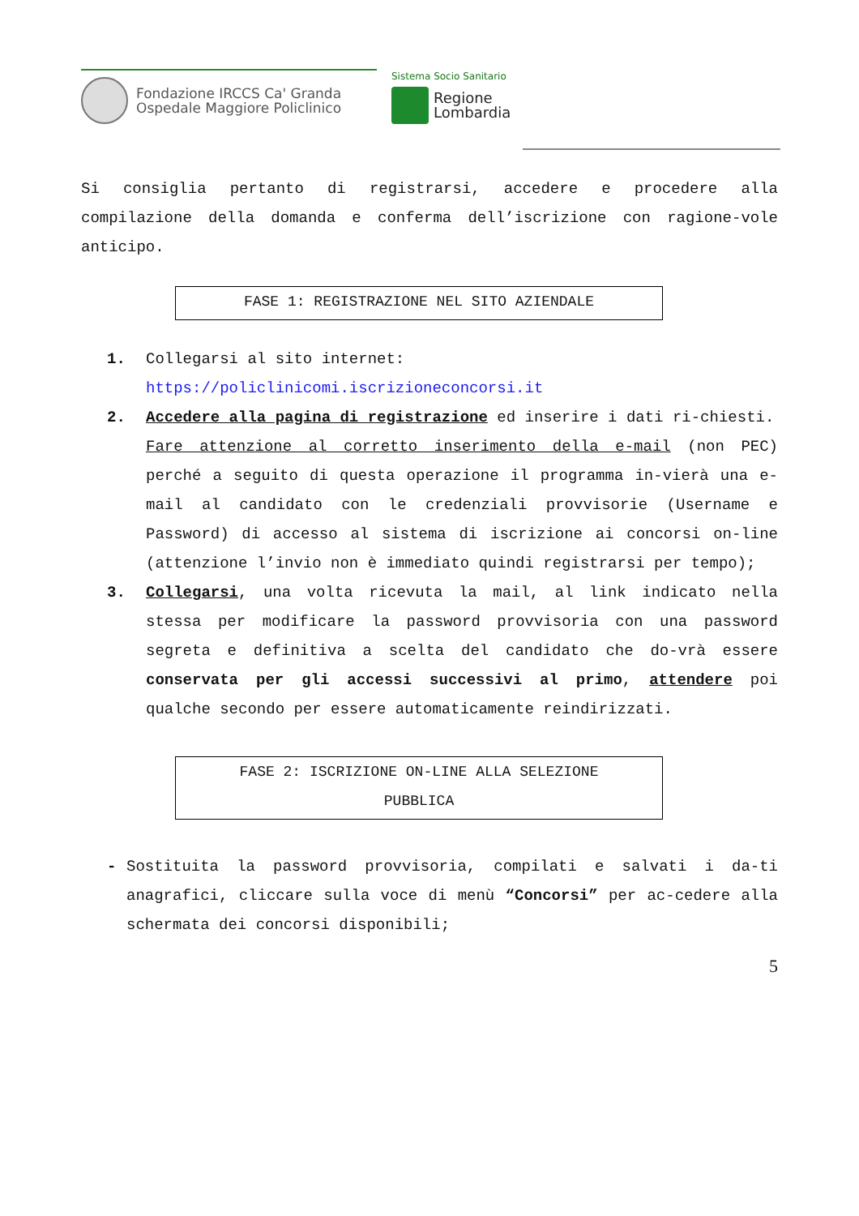Fondazione IRCCS Ca' Granda
Ospedale Maggiore Policlinico
Sistema Socio Sanitario
Regione
Lombardia
Si consiglia pertanto di registrarsi, accedere e procedere alla compilazione della domanda e conferma dell’iscrizione con ragione-vole anticipo.
FASE 1: REGISTRAZIONE NEL SITO AZIENDALE
1. Collegarsi al sito internet:
https://policlinicomi.iscrizioneconcorsi.it
2. Accedere alla pagina di registrazione ed inserire i dati ri-chiesti.
Fare attenzione al corretto inserimento della e-mail (non PEC) perché a seguito di questa operazione il programma in-vierà una e-mail al candidato con le credenziali provvisorie (Username e Password) di accesso al sistema di iscrizione ai concorsi on-line (attenzione l’invio non è immediato quindi registrarsi per tempo);
3. Collegarsi, una volta ricevuta la mail, al link indicato nella stessa per modificare la password provvisoria con una password segreta e definitiva a scelta del candidato che do-vrà essere conservata per gli accessi successivi al primo, attendere poi qualche secondo per essere automaticamente reindirizzati.
FASE 2: ISCRIZIONE ON-LINE ALLA SELEZIONE
PUBBLICA
- Sostituita la password provvisoria, compilati e salvati i da-ti anagrafici, cliccare sulla voce di menù “Concorsi” per ac-cedere alla schermata dei concorsi disponibili;
5